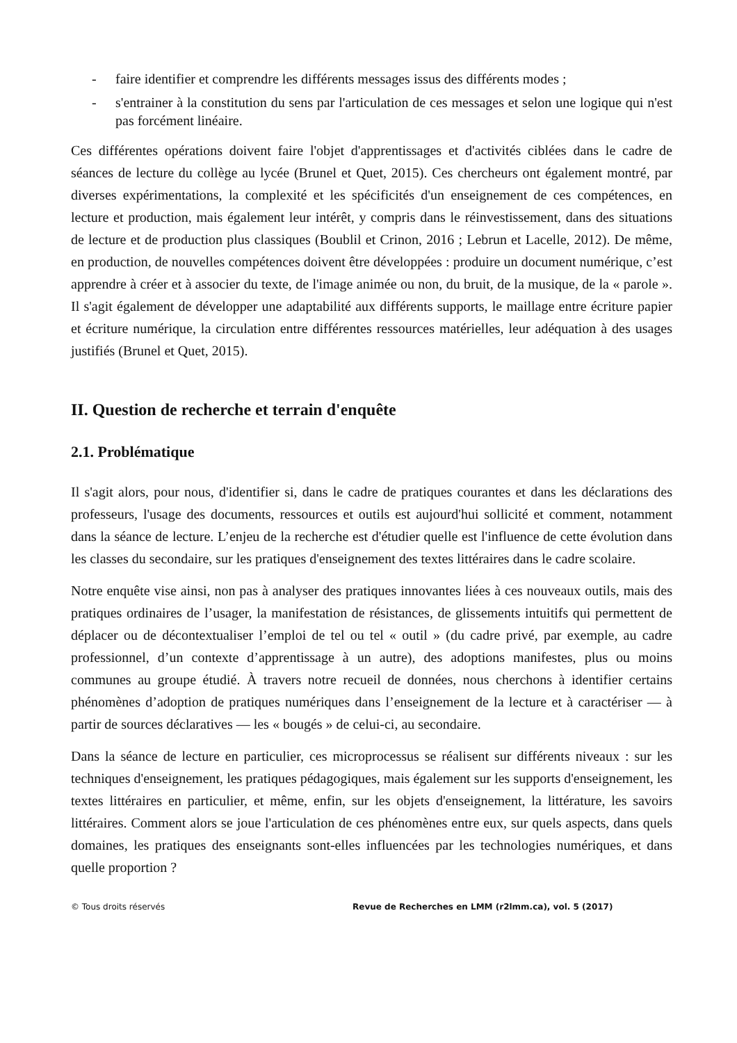- faire identifier et comprendre les différents messages issus des différents modes ;
- s'entrainer à la constitution du sens par l'articulation de ces messages et selon une logique qui n'est pas forcément linéaire.
Ces différentes opérations doivent faire l'objet d'apprentissages et d'activités ciblées dans le cadre de séances de lecture du collège au lycée (Brunel et Quet, 2015). Ces chercheurs ont également montré, par diverses expérimentations, la complexité et les spécificités d'un enseignement de ces compétences, en lecture et production, mais également leur intérêt, y compris dans le réinvestissement, dans des situations de lecture et de production plus classiques (Boublil et Crinon, 2016 ; Lebrun et Lacelle, 2012). De même, en production, de nouvelles compétences doivent être développées : produire un document numérique, c’est apprendre à créer et à associer du texte, de l'image animée ou non, du bruit, de la musique, de la « parole ». Il s'agit également de développer une adaptabilité aux différents supports, le maillage entre écriture papier et écriture numérique, la circulation entre différentes ressources matérielles, leur adéquation à des usages justifiés (Brunel et Quet, 2015).
II. Question de recherche et terrain d'enquête
2.1. Problématique
Il s'agit alors, pour nous, d'identifier si, dans le cadre de pratiques courantes et dans les déclarations des professeurs, l'usage des documents, ressources et outils est aujourd'hui sollicité et comment, notamment dans la séance de lecture. L’enjeu de la recherche est d'étudier quelle est l'influence de cette évolution dans les classes du secondaire, sur les pratiques d'enseignement des textes littéraires dans le cadre scolaire.
Notre enquête vise ainsi, non pas à analyser des pratiques innovantes liées à ces nouveaux outils, mais des pratiques ordinaires de l’usager, la manifestation de résistances, de glissements intuitifs qui permettent de déplacer ou de décontextualiser l’emploi de tel ou tel « outil » (du cadre privé, par exemple, au cadre professionnel, d’un contexte d’apprentissage à un autre), des adoptions manifestes, plus ou moins communes au groupe étudié. À travers notre recueil de données, nous cherchons à identifier certains phénomènes d’adoption de pratiques numériques dans l’enseignement de la lecture et à caractériser — à partir de sources déclaratives — les « bougés » de celui-ci, au secondaire.
Dans la séance de lecture en particulier, ces microprocessus se réalisent sur différents niveaux : sur les techniques d'enseignement, les pratiques pédagogiques, mais également sur les supports d'enseignement, les textes littéraires en particulier, et même, enfin, sur les objets d'enseignement, la littérature, les savoirs littéraires. Comment alors se joue l'articulation de ces phénomènes entre eux, sur quels aspects, dans quels domaines, les pratiques des enseignants sont-elles influencées par les technologies numériques, et dans quelle proportion ?
© Tous droits réservés Revue de Recherches en LMM (r2lmm.ca), vol. 5 (2017)